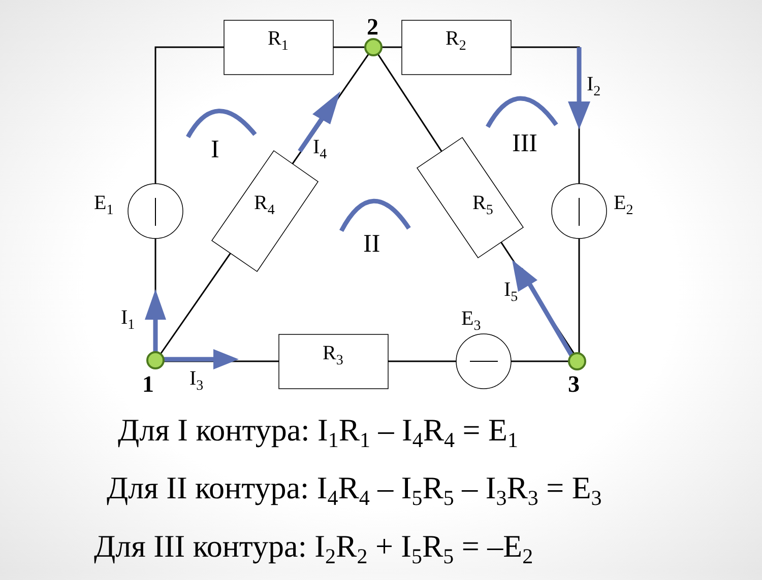R1
R2
R3
R4
R5
E1
E2
E3
I1
I2
I3
I4
I5
I
III
II
2
1
3
Для I контура: I<sub>1</sub>R<sub>1</sub> – I<sub>4</sub>R<sub>4</sub> = E<sub>1</sub>
Для II контура: I<sub>4</sub>R<sub>4</sub> – I<sub>5</sub>R<sub>5</sub> – I<sub>3</sub>R<sub>3</sub> = E<sub>3</sub>
Для III контура: I<sub>2</sub>R<sub>2</sub> + I<sub>5</sub>R<sub>5</sub> = –E<sub>2</sub>